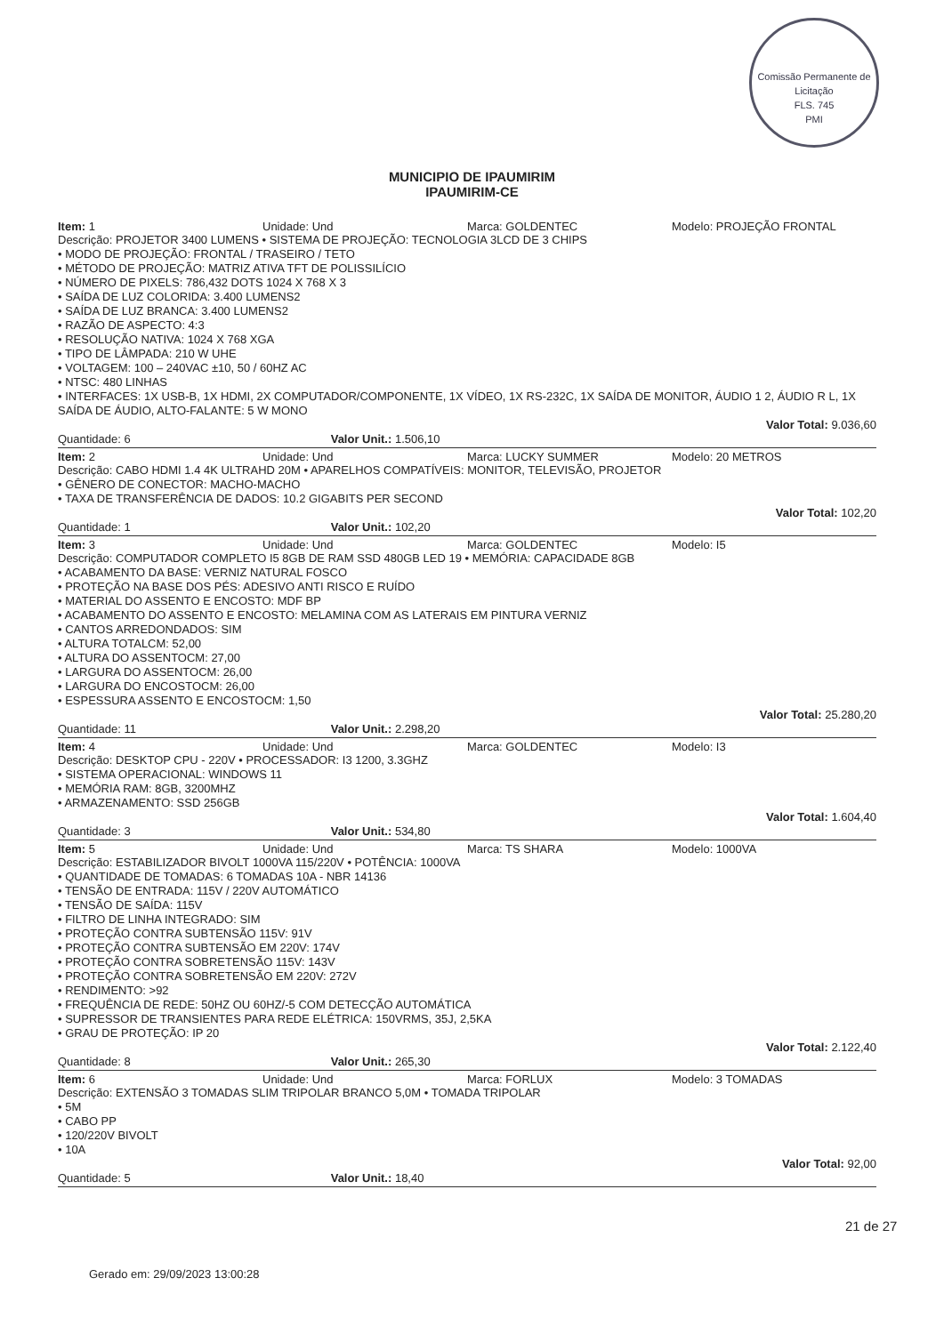Comissão Permanente de Licitação
FLS. 745
PMI
MUNICIPIO DE IPAUMIRIM
IPAUMIRIM-CE
Item: 1 Unidade: Und Marca: GOLDENTEC Modelo: PROJEÇÃO FRONTAL
Descrição: PROJETOR 3400 LUMENS • SISTEMA DE PROJEÇÃO: TECNOLOGIA 3LCD DE 3 CHIPS
• MODO DE PROJEÇÃO: FRONTAL / TRASEIRO / TETO
• MÉTODO DE PROJEÇÃO: MATRIZ ATIVA TFT DE POLISSILÍCIO
• NÚMERO DE PIXELS: 786,432 DOTS 1024 X 768 X 3
• SAÍDA DE LUZ COLORIDA: 3.400 LUMENS2
• SAÍDA DE LUZ BRANCA: 3.400 LUMENS2
• RAZÃO DE ASPECTO: 4:3
• RESOLUÇÃO NATIVA: 1024 X 768 XGA
• TIPO DE LÂMPADA: 210 W UHE
• VOLTAGEM: 100 – 240VAC ±10, 50 / 60HZ AC
• NTSC: 480 LINHAS
• INTERFACES: 1X USB-B, 1X HDMI, 2X COMPUTADOR/COMPONENTE, 1X VÍDEO, 1X RS-232C, 1X SAÍDA DE MONITOR, ÁUDIO 1 2, ÁUDIO R L, 1X SAÍDA DE ÁUDIO, ALTO-FALANTE: 5 W MONO
Valor Total: 9.036,60
Quantidade: 6 Valor Unit.: 1.506,10
Item: 2 Unidade: Und Marca: LUCKY SUMMER Modelo: 20 METROS
Descrição: CABO HDMI 1.4 4K ULTRAHD 20M • APARELHOS COMPATÍVEIS: MONITOR, TELEVISÃO, PROJETOR
• GÊNERO DE CONECTOR: MACHO-MACHO
• TAXA DE TRANSFERÊNCIA DE DADOS: 10.2 GIGABITS PER SECOND
Valor Total: 102,20
Quantidade: 1 Valor Unit.: 102,20
Item: 3 Unidade: Und Marca: GOLDENTEC Modelo: I5
Descrição: COMPUTADOR COMPLETO I5 8GB DE RAM SSD 480GB LED 19 • MEMÓRIA: CAPACIDADE 8GB
• ACABAMENTO DA BASE: VERNIZ NATURAL FOSCO
• PROTEÇÃO NA BASE DOS PÉS: ADESIVO ANTI RISCO E RUÍDO
• MATERIAL DO ASSENTO E ENCOSTO: MDF BP
• ACABAMENTO DO ASSENTO E ENCOSTO: MELAMINA COM AS LATERAIS EM PINTURA VERNIZ
• CANTOS ARREDONDADOS: SIM
• ALTURA TOTALCM: 52,00
• ALTURA DO ASSENTOCM: 27,00
• LARGURA DO ASSENTOCM: 26,00
• LARGURA DO ENCOSTOCM: 26,00
• ESPESSURA ASSENTO E ENCOSTOCM: 1,50
Valor Total: 25.280,20
Quantidade: 11 Valor Unit.: 2.298,20
Item: 4 Unidade: Und Marca: GOLDENTEC Modelo: I3
Descrição: DESKTOP CPU - 220V • PROCESSADOR: I3 1200, 3.3GHZ
• SISTEMA OPERACIONAL: WINDOWS 11
• MEMÓRIA RAM: 8GB, 3200MHZ
• ARMAZENAMENTO: SSD 256GB
Valor Total: 1.604,40
Quantidade: 3 Valor Unit.: 534,80
Item: 5 Unidade: Und Marca: TS SHARA Modelo: 1000VA
Descrição: ESTABILIZADOR BIVOLT 1000VA 115/220V • POTÊNCIA: 1000VA
• QUANTIDADE DE TOMADAS: 6 TOMADAS 10A - NBR 14136
• TENSÃO DE ENTRADA: 115V / 220V AUTOMÁTICO
• TENSÃO DE SAÍDA: 115V
• FILTRO DE LINHA INTEGRADO: SIM
• PROTEÇÃO CONTRA SUBTENSÃO 115V: 91V
• PROTEÇÃO CONTRA SUBTENSÃO EM 220V: 174V
• PROTEÇÃO CONTRA SOBRETENSÃO 115V: 143V
• PROTEÇÃO CONTRA SOBRETENSÃO EM 220V: 272V
• RENDIMENTO: >92
• FREQUÊNCIA DE REDE: 50HZ OU 60HZ/-5 COM DETECÇÃO AUTOMÁTICA
• SUPRESSOR DE TRANSIENTES PARA REDE ELÉTRICA: 150VRMS, 35J, 2,5KA
• GRAU DE PROTEÇÃO: IP 20
Valor Total: 2.122,40
Quantidade: 8 Valor Unit.: 265,30
Item: 6 Unidade: Und Marca: FORLUX Modelo: 3 TOMADAS
Descrição: EXTENSÃO 3 TOMADAS SLIM TRIPOLAR BRANCO 5,0M • TOMADA TRIPOLAR
• 5M
• CABO PP
• 120/220V BIVOLT
• 10A
Valor Total: 92,00
Quantidade: 5 Valor Unit.: 18,40
21 de 27
Gerado em: 29/09/2023 13:00:28